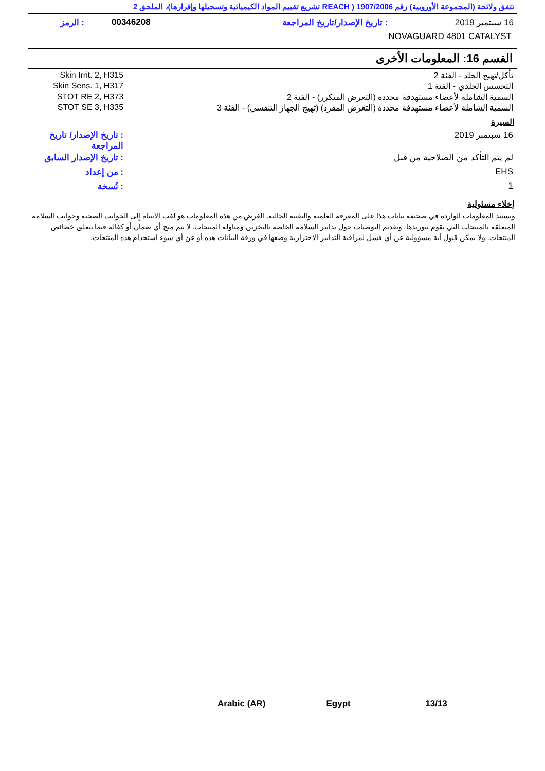تتفق ولائحة (المجموعة الأوروبية) رقم 1907/2006 ( REACH تشريع تقييم المواد الكيميائية وتسجيلها وإقرارها)، الملحق 2
| 16 سبتمبر 2019 | : تاريخ الإصدار/تاريخ المراجعة | 00346208 | : الرمز |
| NOVAGUARD 4801 CATALYST | | | |
القسم 16: المعلومات الأخرى
| تأكل/تهيج الجلد - الفئة 2 | Skin Irrit. 2, H315 |
| التحسس الجلدي - الفئة 1 | Skin Sens. 1, H317 |
| السمية الشاملة لأعضاء مستهدفة محددة (التعرض المتكرر) - الفئة 2 | STOT RE 2, H373 |
| السمية الشاملة لأعضاء مستهدفة محددة (التعرض المفرد) (تهيج الجهاز التنفسي) - الفئة 3 | STOT SE 3, H335 |
السيرة
| 16 سبتمبر 2019 | : تاريخ الإصدار/ تاريخ المراجعة |
| لم يتم التأكد من الصلاحية من قبل | : تاريخ الإصدار السابق |
| EHS | : من إعداد |
| 1 | : نُسخة |
إخلاء مسئولية
وتستند المعلومات الواردة في صحيفة بيانات هذا على المعرفة العلمية والتقنية الحالية. الغرض من هذه المعلومات هو لفت الانتباه إلى الجوانب الصحية وجوانب السلامة المتعلقة بالمنتجات التي نقوم بتوريدها، وتقديم التوصيات حول تدابير السلامة الخاصة بالتخزين ومناولة المنتجات. لا يتم منح أي ضمان أو كفالة فيما يتعلق خصائص المنتجات. ولا يمكن قبول أية مسؤولية عن أي فشل لمراقبة التدابير الاحترازية وصفها في ورقة البيانات هذه أو عن أي سوء استخدام هذه المنتجات.
| | Arabic (AR) | Egypt | 13/13 |